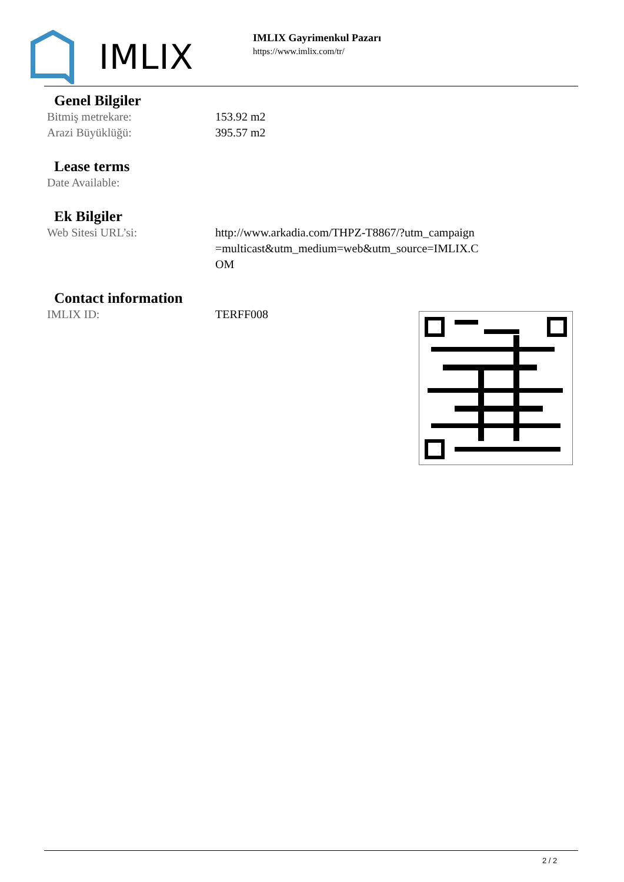IMLIX
IMLIX Gayrimenkul Pazarı
https://www.imlix.com/tr/
Genel Bilgiler
| Bitmiş metrekare: | 153.92 m2 |
| Arazi Büyüklüğü: | 395.57 m2 |
Lease terms
| Date Available: | |
Ek Bilgiler
| Web Sitesi URL’si: | http://www.arkadia.com/THPZ-T8867/?utm_campaign=multicast&utm_medium=web&utm_source=IMLIX.COM |
Contact information
| IMLIX ID: | TERFF008 |
2 / 2